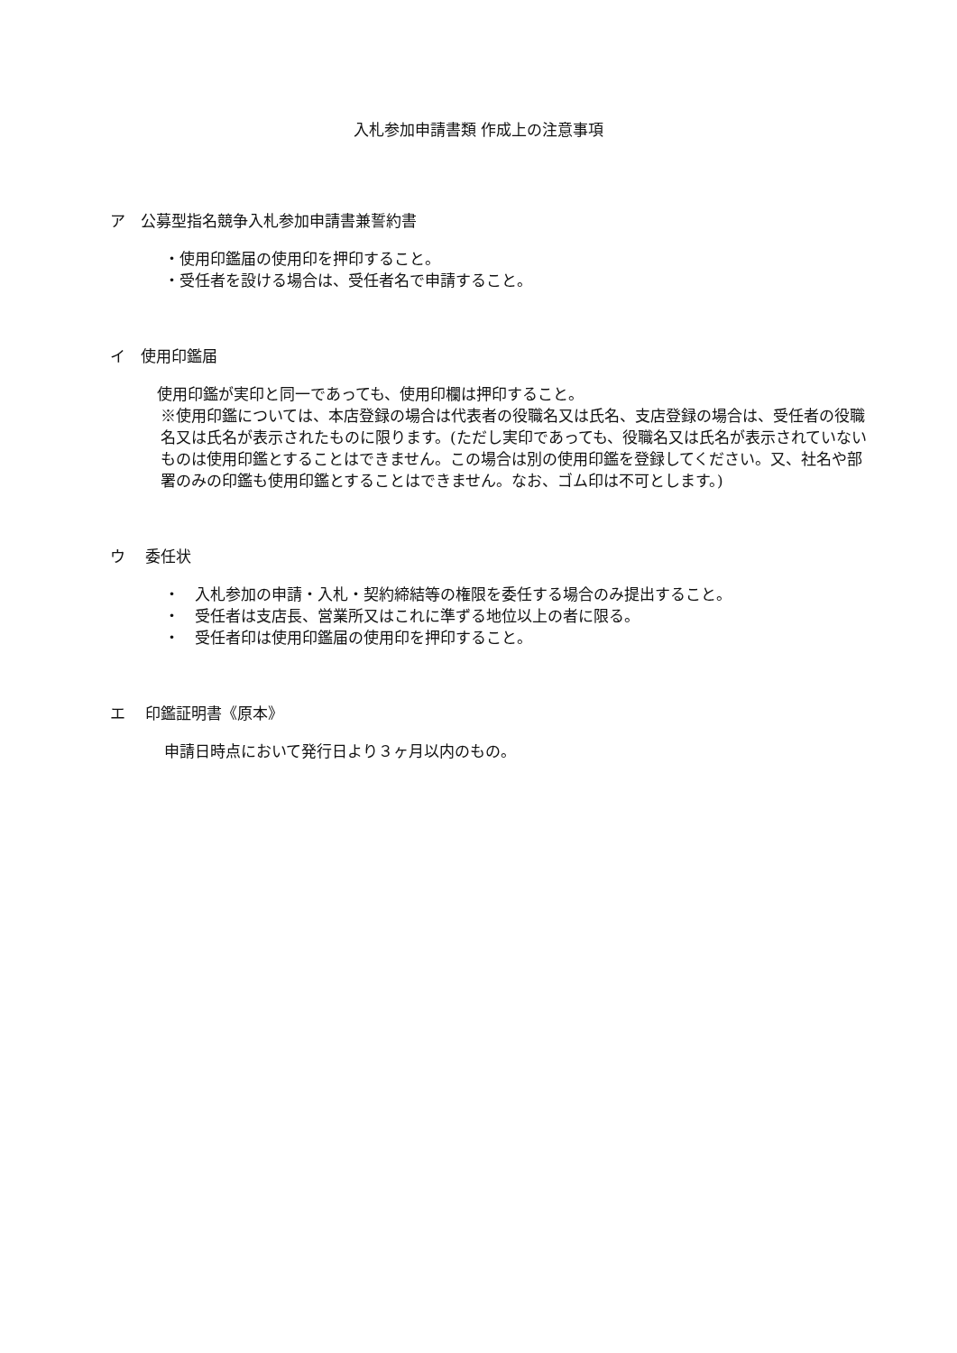入札参加申請書類 作成上の注意事項
ア　公募型指名競争入札参加申請書兼誓約書
・使用印鑑届の使用印を押印すること。
・受任者を設ける場合は、受任者名で申請すること。
イ　使用印鑑届
使用印鑑が実印と同一であっても、使用印欄は押印すること。
※使用印鑑については、本店登録の場合は代表者の役職名又は氏名、支店登録の場合は、受任者の役職名又は氏名が表示されたものに限ります。(ただし実印であっても、役職名又は氏名が表示されていないものは使用印鑑とすることはできません。この場合は別の使用印鑑を登録してください。又、社名や部署のみの印鑑も使用印鑑とすることはできません。なお、ゴム印は不可とします。)
ウ　 委任状
・　入札参加の申請・入札・契約締結等の権限を委任する場合のみ提出すること。
・　受任者は支店長、営業所又はこれに準ずる地位以上の者に限る。
・　受任者印は使用印鑑届の使用印を押印すること。
エ　 印鑑証明書《原本》
申請日時点において発行日より３ヶ月以内のもの。